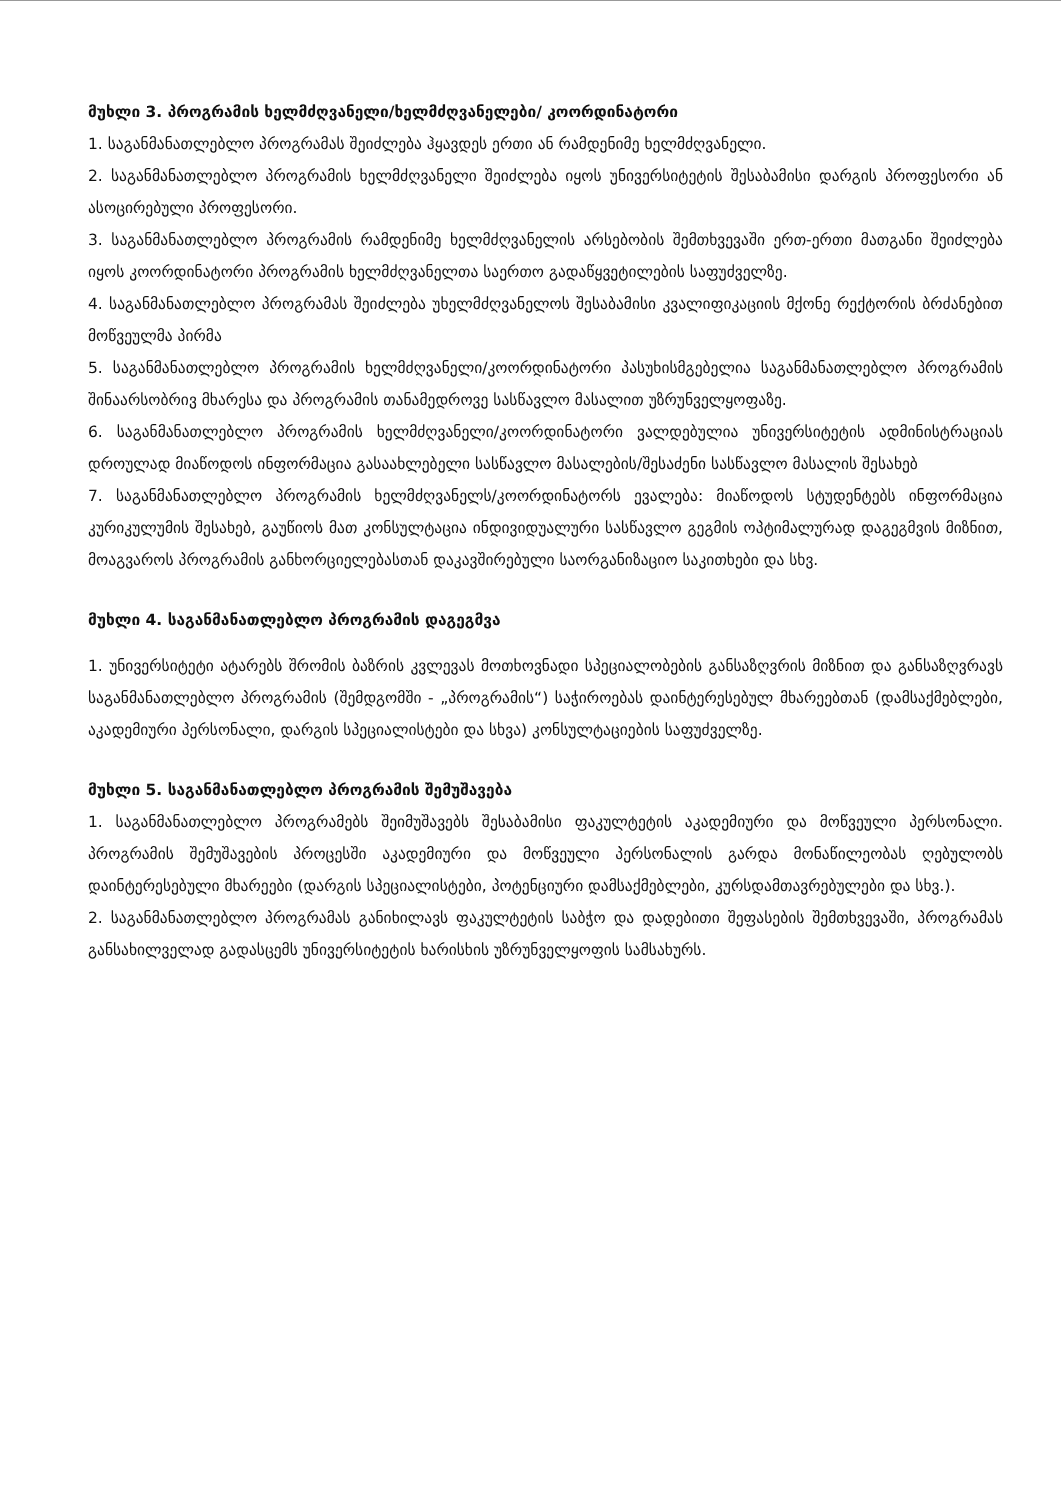მუხლი 3. პროგრამის ხელმძღვანელი/ხელმძღვანელები/ კოორდინატორი
1. საგანმანათლებლო პროგრამას შეიძლება ჰყავდეს ერთი ან რამდენიმე ხელმძღვანელი.
2. საგანმანათლებლო პროგრამის ხელმძღვანელი შეიძლება იყოს უნივერსიტეტის შესაბამისი დარგის პროფესორი ან ასოცირებული პროფესორი.
3. საგანმანათლებლო პროგრამის რამდენიმე ხელმძღვანელის არსებობის შემთხვევაში ერთ-ერთი მათგანი შეიძლება იყოს კოორდინატორი პროგრამის ხელმძღვანელთა საერთო გადაწყვეტილების საფუძველზე.
4. საგანმანათლებლო პროგრამას შეიძლება უხელმძღვანელოს შესაბამისი კვალიფიკაციის მქონე რექტორის ბრძანებით მოწვეულმა პირმა
5. საგანმანათლებლო პროგრამის ხელმძღვანელი/კოორდინატორი პასუხისმგებელია საგანმანათლებლო პროგრამის შინაარსობრივ მხარესა და პროგრამის თანამედროვე სასწავლო მასალით უზრუნველყოფაზე.
6. საგანმანათლებლო პროგრამის ხელმძღვანელი/კოორდინატორი ვალდებულია უნივერსიტეტის ადმინისტრაციას დროულად მიაწოდოს ინფორმაცია გასაახლებელი სასწავლო მასალების/შესაძენი სასწავლო მასალის შესახებ
7. საგანმანათლებლო პროგრამის ხელმძღვანელს/კოორდინატორს ევალება: მიაწოდოს სტუდენტებს ინფორმაცია კურიკულუმის შესახებ, გაუწიოს მათ კონსულტაცია ინდივიდუალური სასწავლო გეგმის ოპტიმალურად დაგეგმვის მიზნით, მოაგვაროს პროგრამის განხორციელებასთან დაკავშირებული საორგანიზაციო საკითხები და სხვ.
მუხლი 4. საგანმანათლებლო პროგრამის დაგეგმვა
1. უნივერსიტეტი ატარებს შრომის ბაზრის კვლევას მოთხოვნადი სპეციალობების განსაზღვრის მიზნით და განსაზღვრავს საგანმანათლებლო პროგრამის (შემდგომში - „პროგრამის“) საჭიროებას დაინტერესებულ მხარეებთან (დამსაქმებლები, აკადემიური პერსონალი, დარგის სპეციალისტები და სხვა) კონსულტაციების საფუძველზე.
მუხლი 5. საგანმანათლებლო პროგრამის შემუშავება
1. საგანმანათლებლო პროგრამებს შეიმუშავებს შესაბამისი ფაკულტეტის აკადემიური და მოწვეული პერსონალი. პროგრამის შემუშავების პროცესში აკადემიური და მოწვეული პერსონალის გარდა მონაწილეობას ღებულობს დაინტერესებული მხარეები (დარგის სპეციალისტები, პოტენციური დამსაქმებლები, კურსდამთავრებულები და სხვ.).
2. საგანმანათლებლო პროგრამას განიხილავს ფაკულტეტის საბჭო და დადებითი შეფასების შემთხვევაში, პროგრამას განსახილველად გადასცემს უნივერსიტეტის ხარისხის უზრუნველყოფის სამსახურს.